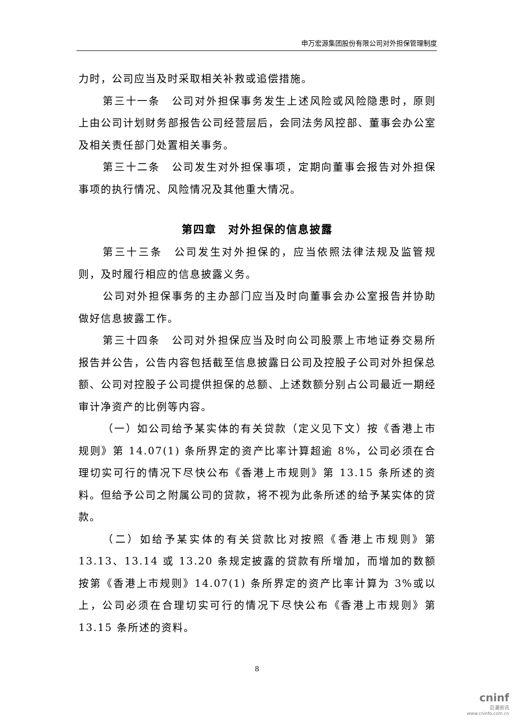申万宏源集团股份有限公司对外担保管理制度
力时，公司应当及时采取相关补救或追偿措施。
第三十一条　公司对外担保事务发生上述风险或风险隐患时，原则上由公司计划财务部报告公司经营层后，会同法务风控部、董事会办公室及相关责任部门处置相关事务。
第三十二条　公司发生对外担保事项，定期向董事会报告对外担保事项的执行情况、风险情况及其他重大情况。
第四章　对外担保的信息披露
第三十三条　公司发生对外担保的，应当依照法律法规及监管规则，及时履行相应的信息披露义务。
公司对外担保事务的主办部门应当及时向董事会办公室报告并协助做好信息披露工作。
第三十四条　公司对外担保应当及时向公司股票上市地证券交易所报告并公告，公告内容包括截至信息披露日公司及控股子公司对外担保总额、公司对控股子公司提供担保的总额、上述数额分别占公司最近一期经审计净资产的比例等内容。
（一）如公司给予某实体的有关贷款（定义见下文）按《香港上市规则》第 14.07(1) 条所界定的资产比率计算超逾 8%，公司必须在合理切实可行的情况下尽快公布《香港上市规则》第 13.15 条所述的资料。但给予公司之附属公司的贷款，将不视为此条所述的给予某实体的贷款。
（二）如给予某实体的有关贷款比对按照《香港上市规则》第 13.13、13.14 或 13.20 条规定披露的贷款有所增加，而增加的数额按第《香港上市规则》14.07(1) 条所界定的资产比率计算为 3%或以上，公司必须在合理切实可行的情况下尽快公布《香港上市规则》第 13.15 条所述的资料。
8
cninf
巨潮资讯
www.cninfo.com.cn